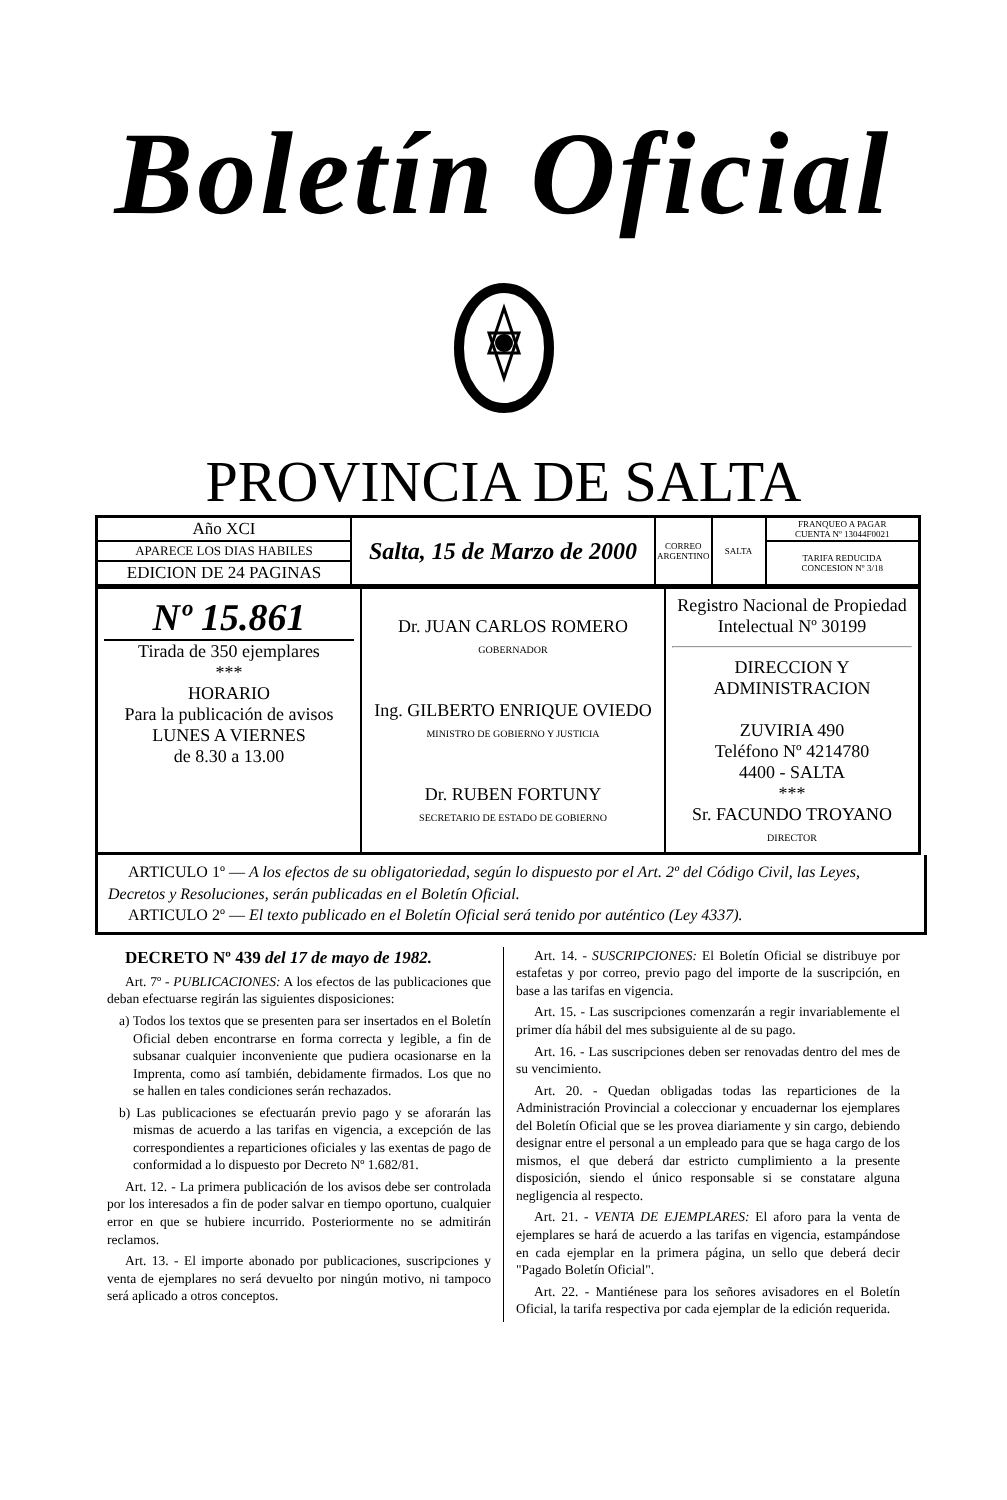Boletín Oficial
PROVINCIA DE SALTA
| Año XCI | Salta, 15 de Marzo de 2000 | CORREO ARGENTINO | SALTA | FRANQUEO A PAGAR CUENTA Nº 13044F0021 |
| APARECE LOS DIAS HABILES | | | | TARIFA REDUCIDA CONCESION Nº 3/18 |
| EDICION DE 24 PAGINAS | | | | |
| Nº 15.861 Tirada de 350 ejemplares *** HORARIO Para la publicación de avisos LUNES A VIERNES de 8.30 a 13.00 | Dr. JUAN CARLOS ROMERO GOBERNADOR Ing. GILBERTO ENRIQUE OVIEDO MINISTRO DE GOBIERNO Y JUSTICIA Dr. RUBEN FORTUNY SECRETARIO DE ESTADO DE GOBIERNO | Registro Nacional de Propiedad Intelectual Nº 30199 DIRECCION Y ADMINISTRACION ZUVIRIA 490 Teléfono Nº 4214780 4400 - SALTA *** Sr. FACUNDO TROYANO DIRECTOR |
ARTICULO 1º — A los efectos de su obligatoriedad, según lo dispuesto por el Art. 2º del Código Civil, las Leyes, Decretos y Resoluciones, serán publicadas en el Boletín Oficial.
ARTICULO 2º — El texto publicado en el Boletín Oficial será tenido por auténtico (Ley 4337).
DECRETO Nº 439 del 17 de mayo de 1982.
Art. 7º - PUBLICACIONES: A los efectos de las publicaciones que deban efectuarse regirán las siguientes disposiciones:
a) Todos los textos que se presenten para ser insertados en el Boletín Oficial deben encontrarse en forma correcta y legible, a fin de subsanar cualquier inconveniente que pudiera ocasionarse en la Imprenta, como así también, debidamente firmados. Los que no se hallen en tales condiciones serán rechazados.
b) Las publicaciones se efectuarán previo pago y se aforarán las mismas de acuerdo a las tarifas en vigencia, a excepción de las correspondientes a reparticiones oficiales y las exentas de pago de conformidad a lo dispuesto por Decreto Nº 1.682/81.
Art. 12. - La primera publicación de los avisos debe ser controlada por los interesados a fin de poder salvar en tiempo oportuno, cualquier error en que se hubiere incurrido. Posteriormente no se admitirán reclamos.
Art. 13. - El importe abonado por publicaciones, suscripciones y venta de ejemplares no será devuelto por ningún motivo, ni tampoco será aplicado a otros conceptos.
Art. 14. - SUSCRIPCIONES: El Boletín Oficial se distribuye por estafetas y por correo, previo pago del importe de la suscripción, en base a las tarifas en vigencia.
Art. 15. - Las suscripciones comenzarán a regir invariablemente el primer día hábil del mes subsiguiente al de su pago.
Art. 16. - Las suscripciones deben ser renovadas dentro del mes de su vencimiento.
Art. 20. - Quedan obligadas todas las reparticiones de la Administración Provincial a coleccionar y encuadernar los ejemplares del Boletín Oficial que se les provea diariamente y sin cargo, debiendo designar entre el personal a un empleado para que se haga cargo de los mismos, el que deberá dar estricto cumplimiento a la presente disposición, siendo el único responsable si se constatare alguna negligencia al respecto.
Art. 21. - VENTA DE EJEMPLARES: El aforo para la venta de ejemplares se hará de acuerdo a las tarifas en vigencia, estampándose en cada ejemplar en la primera página, un sello que deberá decir "Pagado Boletín Oficial".
Art. 22. - Mantiénese para los señores avisadores en el Boletín Oficial, la tarifa respectiva por cada ejemplar de la edición requerida.